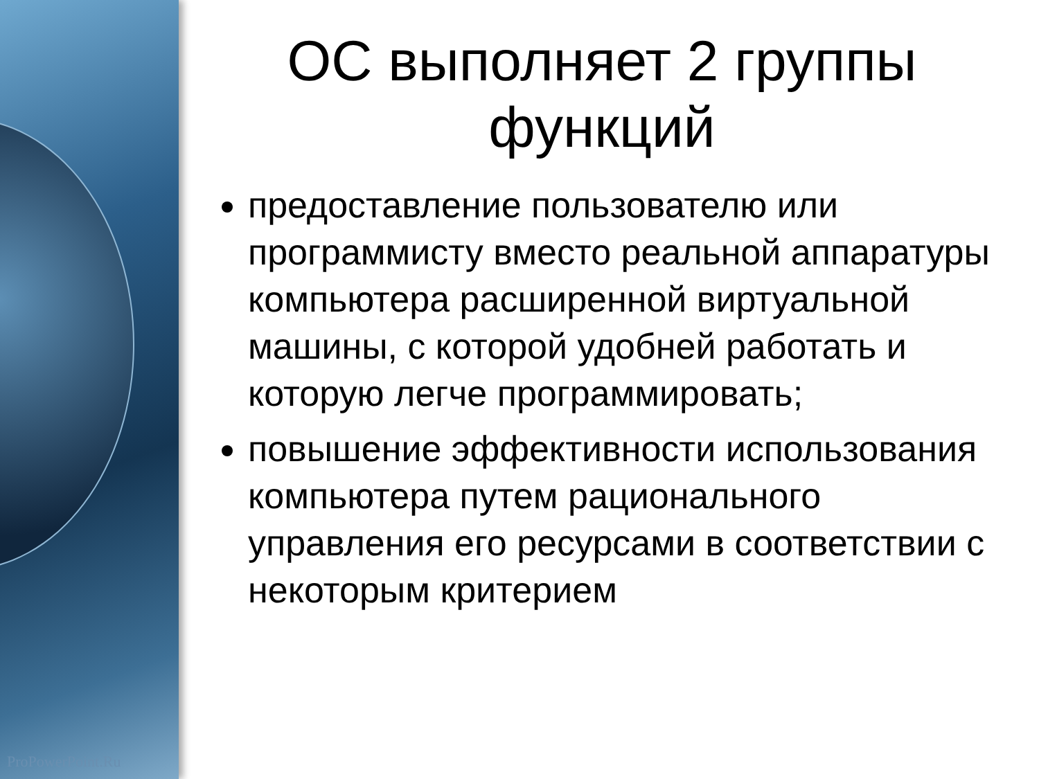ProPowerPoint.Ru
ОС выполняет 2 группы функций
предоставление пользователю или программисту вместо реальной аппаратуры компьютера расширенной виртуальной машины, с которой удобней работать и которую легче программировать;
повышение эффективности использования компьютера путем рационального управления его ресурсами в соответствии с некоторым критерием